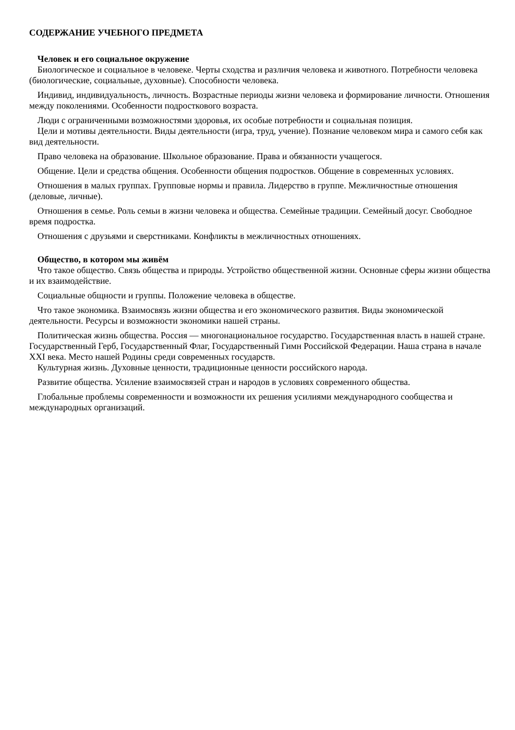СОДЕРЖАНИЕ УЧЕБНОГО ПРЕДМЕТА
Человек и его социальное окружение
Биологическое и социальное в человеке. Черты сходства и различия человека и животного. Потребности человека (биологические, социальные, духовные). Способности человека.
Индивид, индивидуальность, личность. Возрастные периоды жизни человека и формирование личности. Отношения между поколениями. Особенности подросткового возраста.
Люди с ограниченными возможностями здоровья, их особые потребности и социальная позиция.
Цели и мотивы деятельности. Виды деятельности (игра, труд, учение). Познание человеком мира и самого себя как вид деятельности.
Право человека на образование. Школьное образование. Права и обязанности учащегося.
Общение. Цели и средства общения. Особенности общения подростков. Общение в современных условиях.
Отношения в малых группах. Групповые нормы и правила. Лидерство в группе. Межличностные отношения (деловые, личные).
Отношения в семье. Роль семьи в жизни человека и общества. Семейные традиции. Семейный досуг. Свободное время подростка.
Отношения с друзьями и сверстниками. Конфликты в межличностных отношениях.
Общество, в котором мы живём
Что такое общество. Связь общества и природы. Устройство общественной жизни. Основные сферы жизни общества и их взаимодействие.
Социальные общности и группы. Положение человека в обществе.
Что такое экономика. Взаимосвязь жизни общества и его экономического развития. Виды экономической деятельности. Ресурсы и возможности экономики нашей страны.
Политическая жизнь общества. Россия — многонациональное государство. Государственная власть в нашей стране. Государственный Герб, Государственный Флаг, Государственный Гимн Российской Федерации. Наша страна в начале XXI века. Место нашей Родины среди современных государств.
Культурная жизнь. Духовные ценности, традиционные ценности российского народа.
Развитие общества. Усиление взаимосвязей стран и народов в условиях современного общества.
Глобальные проблемы современности и возможности их решения усилиями международного сообщества и международных организаций.